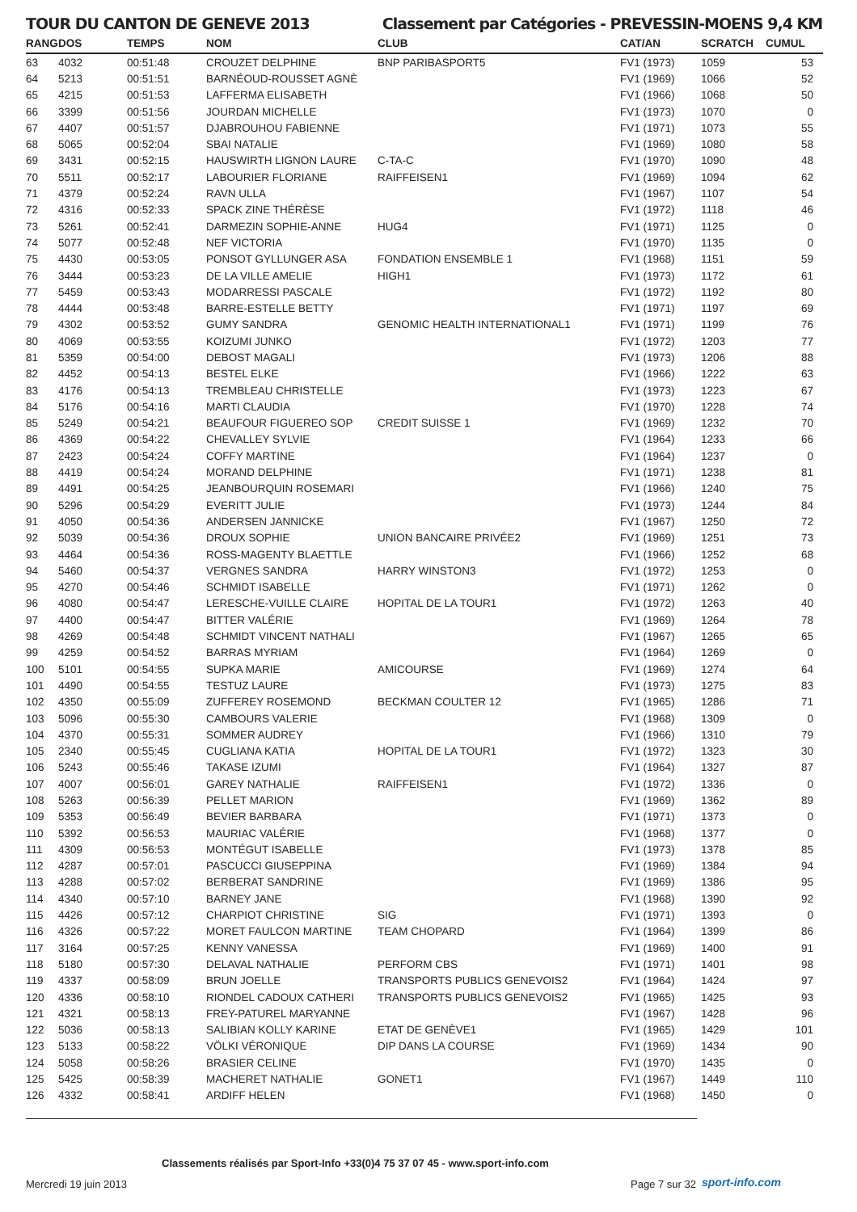TOUR DU CANTON DE GENEVE 2013 Classement par Catégories - PREVESSIN-MOENS 9,4 KM
| RANG | DOS | TEMPS | NOM | CLUB | CAT/AN | SCRATCH | CUMUL |
| --- | --- | --- | --- | --- | --- | --- | --- |
| 63 | 4032 | 00:51:48 | CROUZET DELPHINE | BNP PARIBASPORT5 | FV1 (1973) | 1059 | 53 |
| 64 | 5213 | 00:51:51 | BARNÉOUD-ROUSSET AGNÈ | | FV1 (1969) | 1066 | 52 |
| 65 | 4215 | 00:51:53 | LAFFERMA ELISABETH | | FV1 (1966) | 1068 | 50 |
| 66 | 3399 | 00:51:56 | JOURDAN MICHELLE | | FV1 (1973) | 1070 | 0 |
| 67 | 4407 | 00:51:57 | DJABROUHOU FABIENNE | | FV1 (1971) | 1073 | 55 |
| 68 | 5065 | 00:52:04 | SBAI NATALIE | | FV1 (1969) | 1080 | 58 |
| 69 | 3431 | 00:52:15 | HAUSWIRTH LIGNON LAURE | C-TA-C | FV1 (1970) | 1090 | 48 |
| 70 | 5511 | 00:52:17 | LABOURIER FLORIANE | RAIFFEISEN1 | FV1 (1969) | 1094 | 62 |
| 71 | 4379 | 00:52:24 | RAVN ULLA | | FV1 (1967) | 1107 | 54 |
| 72 | 4316 | 00:52:33 | SPACK ZINE THÉRÈSE | | FV1 (1972) | 1118 | 46 |
| 73 | 5261 | 00:52:41 | DARMEZIN SOPHIE-ANNE | HUG4 | FV1 (1971) | 1125 | 0 |
| 74 | 5077 | 00:52:48 | NEF VICTORIA | | FV1 (1970) | 1135 | 0 |
| 75 | 4430 | 00:53:05 | PONSOT GYLLUNGER ASA | FONDATION ENSEMBLE 1 | FV1 (1968) | 1151 | 59 |
| 76 | 3444 | 00:53:23 | DE LA VILLE AMELIE | HIGH1 | FV1 (1973) | 1172 | 61 |
| 77 | 5459 | 00:53:43 | MODARRESSI PASCALE | | FV1 (1972) | 1192 | 80 |
| 78 | 4444 | 00:53:48 | BARRE-ESTELLE BETTY | | FV1 (1971) | 1197 | 69 |
| 79 | 4302 | 00:53:52 | GUMY SANDRA | GENOMIC HEALTH INTERNATIONAL1 | FV1 (1971) | 1199 | 76 |
| 80 | 4069 | 00:53:55 | KOIZUMI JUNKO | | FV1 (1972) | 1203 | 77 |
| 81 | 5359 | 00:54:00 | DEBOST MAGALI | | FV1 (1973) | 1206 | 88 |
| 82 | 4452 | 00:54:13 | BESTEL ELKE | | FV1 (1966) | 1222 | 63 |
| 83 | 4176 | 00:54:13 | TREMBLEAU CHRISTELLE | | FV1 (1973) | 1223 | 67 |
| 84 | 5176 | 00:54:16 | MARTI CLAUDIA | | FV1 (1970) | 1228 | 74 |
| 85 | 5249 | 00:54:21 | BEAUFOUR FIGUEREO SOP | CREDIT SUISSE 1 | FV1 (1969) | 1232 | 70 |
| 86 | 4369 | 00:54:22 | CHEVALLEY SYLVIE | | FV1 (1964) | 1233 | 66 |
| 87 | 2423 | 00:54:24 | COFFY MARTINE | | FV1 (1964) | 1237 | 0 |
| 88 | 4419 | 00:54:24 | MORAND DELPHINE | | FV1 (1971) | 1238 | 81 |
| 89 | 4491 | 00:54:25 | JEANBOURQUIN ROSEMARI | | FV1 (1966) | 1240 | 75 |
| 90 | 5296 | 00:54:29 | EVERITT JULIE | | FV1 (1973) | 1244 | 84 |
| 91 | 4050 | 00:54:36 | ANDERSEN JANNICKE | | FV1 (1967) | 1250 | 72 |
| 92 | 5039 | 00:54:36 | DROUX SOPHIE | UNION BANCAIRE PRIVÉE2 | FV1 (1969) | 1251 | 73 |
| 93 | 4464 | 00:54:36 | ROSS-MAGENTY BLAETTLE | | FV1 (1966) | 1252 | 68 |
| 94 | 5460 | 00:54:37 | VERGNES SANDRA | HARRY WINSTON3 | FV1 (1972) | 1253 | 0 |
| 95 | 4270 | 00:54:46 | SCHMIDT ISABELLE | | FV1 (1971) | 1262 | 0 |
| 96 | 4080 | 00:54:47 | LERESCHE-VUILLE CLAIRE | HOPITAL DE LA TOUR1 | FV1 (1972) | 1263 | 40 |
| 97 | 4400 | 00:54:47 | BITTER VALÉRIE | | FV1 (1969) | 1264 | 78 |
| 98 | 4269 | 00:54:48 | SCHMIDT VINCENT NATHALI | | FV1 (1967) | 1265 | 65 |
| 99 | 4259 | 00:54:52 | BARRAS MYRIAM | | FV1 (1964) | 1269 | 0 |
| 100 | 5101 | 00:54:55 | SUPKA MARIE | AMICOURSE | FV1 (1969) | 1274 | 64 |
| 101 | 4490 | 00:54:55 | TESTUZ LAURE | | FV1 (1973) | 1275 | 83 |
| 102 | 4350 | 00:55:09 | ZUFFEREY ROSEMOND | BECKMAN COULTER 12 | FV1 (1965) | 1286 | 71 |
| 103 | 5096 | 00:55:30 | CAMBOURS VALERIE | | FV1 (1968) | 1309 | 0 |
| 104 | 4370 | 00:55:31 | SOMMER AUDREY | | FV1 (1966) | 1310 | 79 |
| 105 | 2340 | 00:55:45 | CUGLIANA KATIA | HOPITAL DE LA TOUR1 | FV1 (1972) | 1323 | 30 |
| 106 | 5243 | 00:55:46 | TAKASE IZUMI | | FV1 (1964) | 1327 | 87 |
| 107 | 4007 | 00:56:01 | GAREY NATHALIE | RAIFFEISEN1 | FV1 (1972) | 1336 | 0 |
| 108 | 5263 | 00:56:39 | PELLET MARION | | FV1 (1969) | 1362 | 89 |
| 109 | 5353 | 00:56:49 | BEVIER BARBARA | | FV1 (1971) | 1373 | 0 |
| 110 | 5392 | 00:56:53 | MAURIAC VALÉRIE | | FV1 (1968) | 1377 | 0 |
| 111 | 4309 | 00:56:53 | MONTÉGUT ISABELLE | | FV1 (1973) | 1378 | 85 |
| 112 | 4287 | 00:57:01 | PASCUCCI GIUSEPPINA | | FV1 (1969) | 1384 | 94 |
| 113 | 4288 | 00:57:02 | BERBERAT SANDRINE | | FV1 (1969) | 1386 | 95 |
| 114 | 4340 | 00:57:10 | BARNEY JANE | | FV1 (1968) | 1390 | 92 |
| 115 | 4426 | 00:57:12 | CHARPIOT CHRISTINE | SIG | FV1 (1971) | 1393 | 0 |
| 116 | 4326 | 00:57:22 | MORET FAULCON MARTINE | TEAM CHOPARD | FV1 (1964) | 1399 | 86 |
| 117 | 3164 | 00:57:25 | KENNY VANESSA | | FV1 (1969) | 1400 | 91 |
| 118 | 5180 | 00:57:30 | DELAVAL NATHALIE | PERFORM CBS | FV1 (1971) | 1401 | 98 |
| 119 | 4337 | 00:58:09 | BRUN JOELLE | TRANSPORTS PUBLICS GENEVOIS2 | FV1 (1964) | 1424 | 97 |
| 120 | 4336 | 00:58:10 | RIONDEL CADOUX CATHERI | TRANSPORTS PUBLICS GENEVOIS2 | FV1 (1965) | 1425 | 93 |
| 121 | 4321 | 00:58:13 | FREY-PATUREL MARYANNE | | FV1 (1967) | 1428 | 96 |
| 122 | 5036 | 00:58:13 | SALIBIAN KOLLY KARINE | ETAT DE GENÈVE1 | FV1 (1965) | 1429 | 101 |
| 123 | 5133 | 00:58:22 | VÖLKI VÉRONIQUE | DIP DANS LA COURSE | FV1 (1969) | 1434 | 90 |
| 124 | 5058 | 00:58:26 | BRASIER CELINE | | FV1 (1970) | 1435 | 0 |
| 125 | 5425 | 00:58:39 | MACHERET NATHALIE | GONET1 | FV1 (1967) | 1449 | 110 |
| 126 | 4332 | 00:58:41 | ARDIFF HELEN | | FV1 (1968) | 1450 | 0 |
Classements réalisés par Sport-Info +33(0)4 75 37 07 45 - www.sport-info.com
Mercredi 19 juin 2013 Page 7 sur 32 sport-info.com